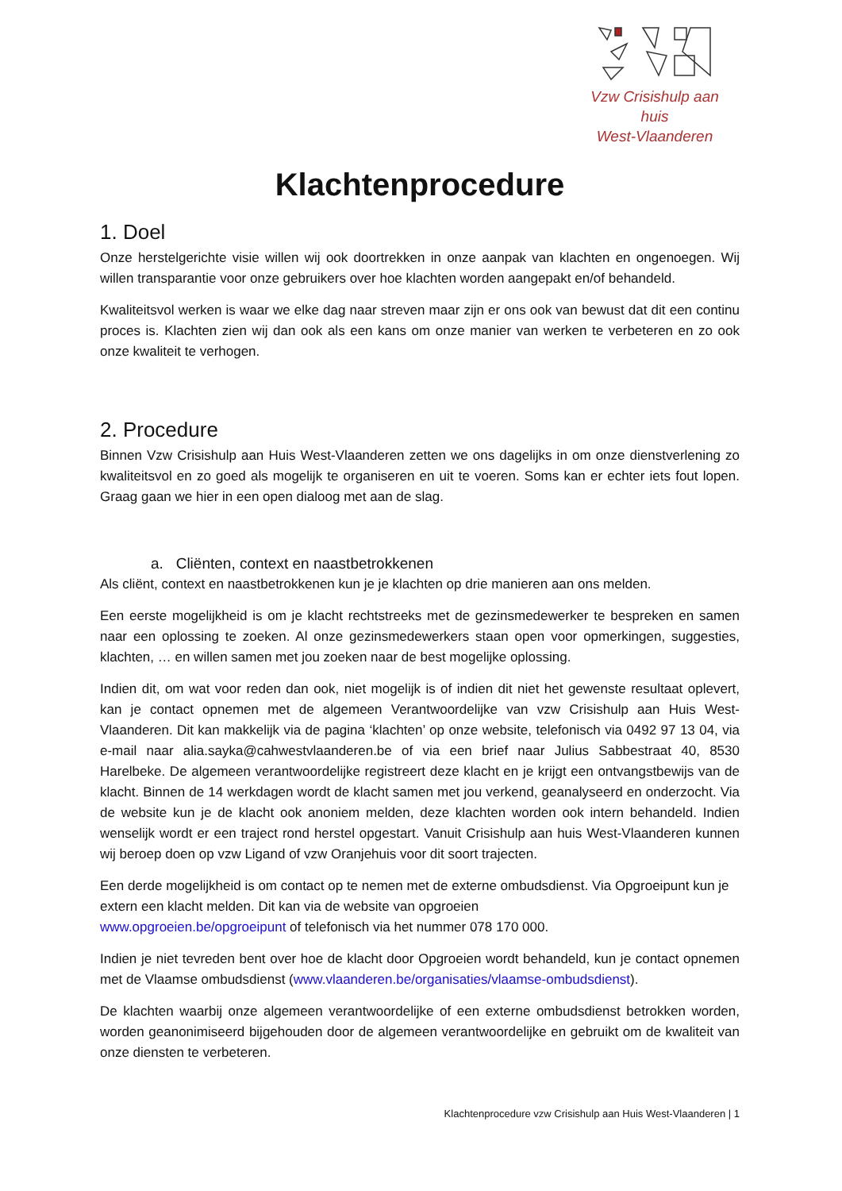Vzw Crisishulp aan huis
West-Vlaanderen
Klachtenprocedure
1. Doel
Onze herstelgerichte visie willen wij ook doortrekken in onze aanpak van klachten en ongenoegen. Wij willen transparantie voor onze gebruikers over hoe klachten worden aangepakt en/of behandeld.
Kwaliteitsvol werken is waar we elke dag naar streven maar zijn er ons ook van bewust dat dit een continu proces is. Klachten zien wij dan ook als een kans om onze manier van werken te verbeteren en zo ook onze kwaliteit te verhogen.
2. Procedure
Binnen Vzw Crisishulp aan Huis West-Vlaanderen zetten we ons dagelijks in om onze dienstverlening zo kwaliteitsvol en zo goed als mogelijk te organiseren en uit te voeren. Soms kan er echter iets fout lopen. Graag gaan we hier in een open dialoog met aan de slag.
a. Cliënten, context en naastbetrokkenen
Als cliënt, context en naastbetrokkenen kun je je klachten op drie manieren aan ons melden.
Een eerste mogelijkheid is om je klacht rechtstreeks met de gezinsmedewerker te bespreken en samen naar een oplossing te zoeken. Al onze gezinsmedewerkers staan open voor opmerkingen, suggesties, klachten, … en willen samen met jou zoeken naar de best mogelijke oplossing.
Indien dit, om wat voor reden dan ook, niet mogelijk is of indien dit niet het gewenste resultaat oplevert, kan je contact opnemen met de algemeen Verantwoordelijke van vzw Crisishulp aan Huis West-Vlaanderen. Dit kan makkelijk via de pagina ‘klachten’ op onze website, telefonisch via 0492 97 13 04, via e-mail naar alia.sayka@cahwestvlaanderen.be of via een brief naar Julius Sabbestraat 40, 8530 Harelbeke. De algemeen verantwoordelijke registreert deze klacht en je krijgt een ontvangstbewijs van de klacht. Binnen de 14 werkdagen wordt de klacht samen met jou verkend, geanalyseerd en onderzocht. Via de website kun je de klacht ook anoniem melden, deze klachten worden ook intern behandeld. Indien wenselijk wordt er een traject rond herstel opgestart. Vanuit Crisishulp aan huis West-Vlaanderen kunnen wij beroep doen op vzw Ligand of vzw Oranjehuis voor dit soort trajecten.
Een derde mogelijkheid is om contact op te nemen met de externe ombudsdienst. Via Opgroeipunt kun je extern een klacht melden. Dit kan via de website van opgroeien
www.opgroeien.be/opgroeipunt of telefonisch via het nummer 078 170 000.
Indien je niet tevreden bent over hoe de klacht door Opgroeien wordt behandeld, kun je contact opnemen met de Vlaamse ombudsdienst (www.vlaanderen.be/organisaties/vlaamse-ombudsdienst).
De klachten waarbij onze algemeen verantwoordelijke of een externe ombudsdienst betrokken worden, worden geanonimiseerd bijgehouden door de algemeen verantwoordelijke en gebruikt om de kwaliteit van onze diensten te verbeteren.
Klachtenprocedure vzw Crisishulp aan Huis West-Vlaanderen | 1